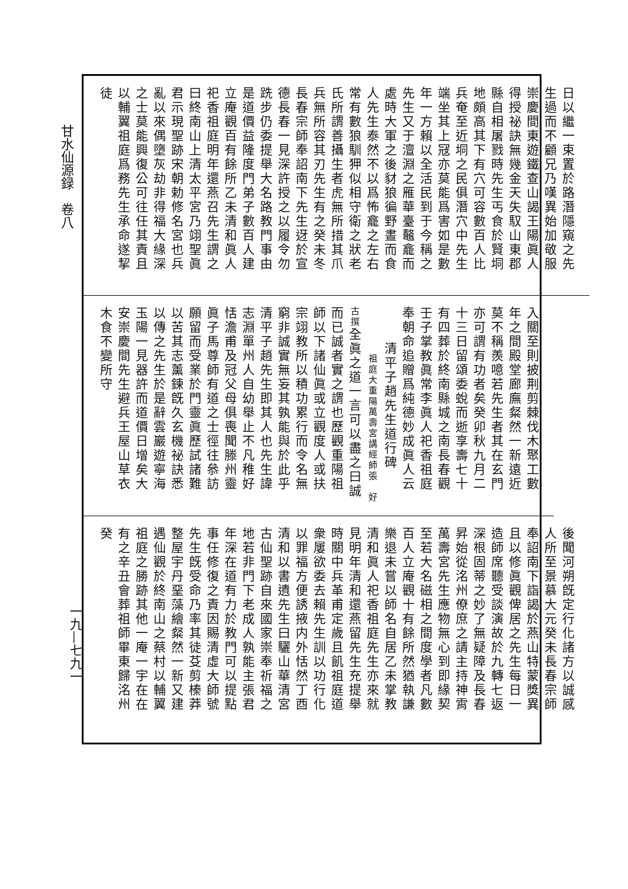甘水仙源録　卷八
一九—七九一
日以繼一束置於路潛隱窺之先生過而不顧兄乃嘆異始加敬服崇慶間東遊鐵查山謁王陽眞人得授祕訣無幾金天失馭山東郡縣自相屠戮時先生丐食於賢垌地頗高其下有穴可容數百人比兵奄至近垌之民俱潛穴中先生端坐其上冦亦莫能爲害如是數年一方賴以全活民到于今稱之先生又于澶淵之雁華臺鼇龕而處時大軍之後豺狼徧野晝而食人先生泰然不以爲怖龕之左右常有數狼馴狎似相守衛之狀老氏所謂善攝生者虎無所措其爪兵無所容其刃先生有之癸未冬長春宗師奉詔南下先生迓於宣德長春一見深許授之以履令勿跣步仍委提舉大名路教門事由是道價益隆度門弟子數百人建立庵觀百有餘所乙未清和眞人祀香祖庭明年還燕召先生謂之曰終南山上清太平宮乃翊聖眞君示現聖跡宋朝勅修名宮也兵亂以來偶墮灰劫非得福大緣深之士莫能興復公可往任其責且以輔翼祖庭爲務先生承命遂挈徒
入關至則披荆剪棘伐木聚工數年之間殿堂廊廡粲然一新遠近莫不稱羨噫若先生者其在玄門亦可謂有功者矣癸卯秋九月二十三日留頌委蛻而逝享壽七十有四葬於終南縣城之南長春觀壬子掌教眞常李眞人祀香祖庭奉朝命追贈爲純德妙成眞人云清平子趙先生道行碑 祖庭大重陽萬壽宮講經師張　好古撰全眞之道一言可以盡之曰誠而已誠者實之謂也歷觀重陽祖師以下諸仙眞或立觀度人或扶宗翊教所以積功累行而令名無窮非誠實無妄其孰能與於此乎清平子趙先生即其人也先生諱志淵單州人自幼舉止不凡稚好恬澹甫及冠父母俱喪聞滕州靈眞子馬尊師有道之士徑往叅訪願留而受業於門靈眞歷試諸難以苦其志薰鍊旣久玄機祕訣悉以傳之先生於是辭雲巖遊寧海玉陽一見器許而道價日增矣大安崇慶間先生避兵王屋山草衣木食不變所守
後聞河朔旣定行化諸方以誠感人所至景慕大元癸未長春宗師奉詔南下詣謁於燕山特蒙獎異且以修眞觀俾居之先生每日一造師席聽受談演故於九轉七返深根固蒂之妙了無疑障及長春昇始從洺州僚庶之請主持神霄萬壽宮先生應物無心到即緣契至若大名磁相之間度學者凡數百人立庵觀十有餘所然猶執謙樂退未嘗以師名自居乙未掌教清和眞人祀香祖庭先生亦來就見明年清和還燕留先生充提舉時關中兵革甫定歲且飢祖庭道衆屢欲委去賴先生訓以功行化以罪福方便誘掖内外恬然丁酉清和以書遺先生曰驪山華清宮古仙聖跡自來國家崇奉祈福之地若非門下老成人孰能主張君年深在道有力於教門可以提點事任修復之責因賜清虛大師號先生旣受命乃率其徒芟剪榛莽整屋宇丹堊藻繪粲然一新又建遇仙觀於終南山之蔡村以輔翼祖庭之勝跡其他一庵一宇在在有之辛丑會葬祖師畢東歸洺州癸